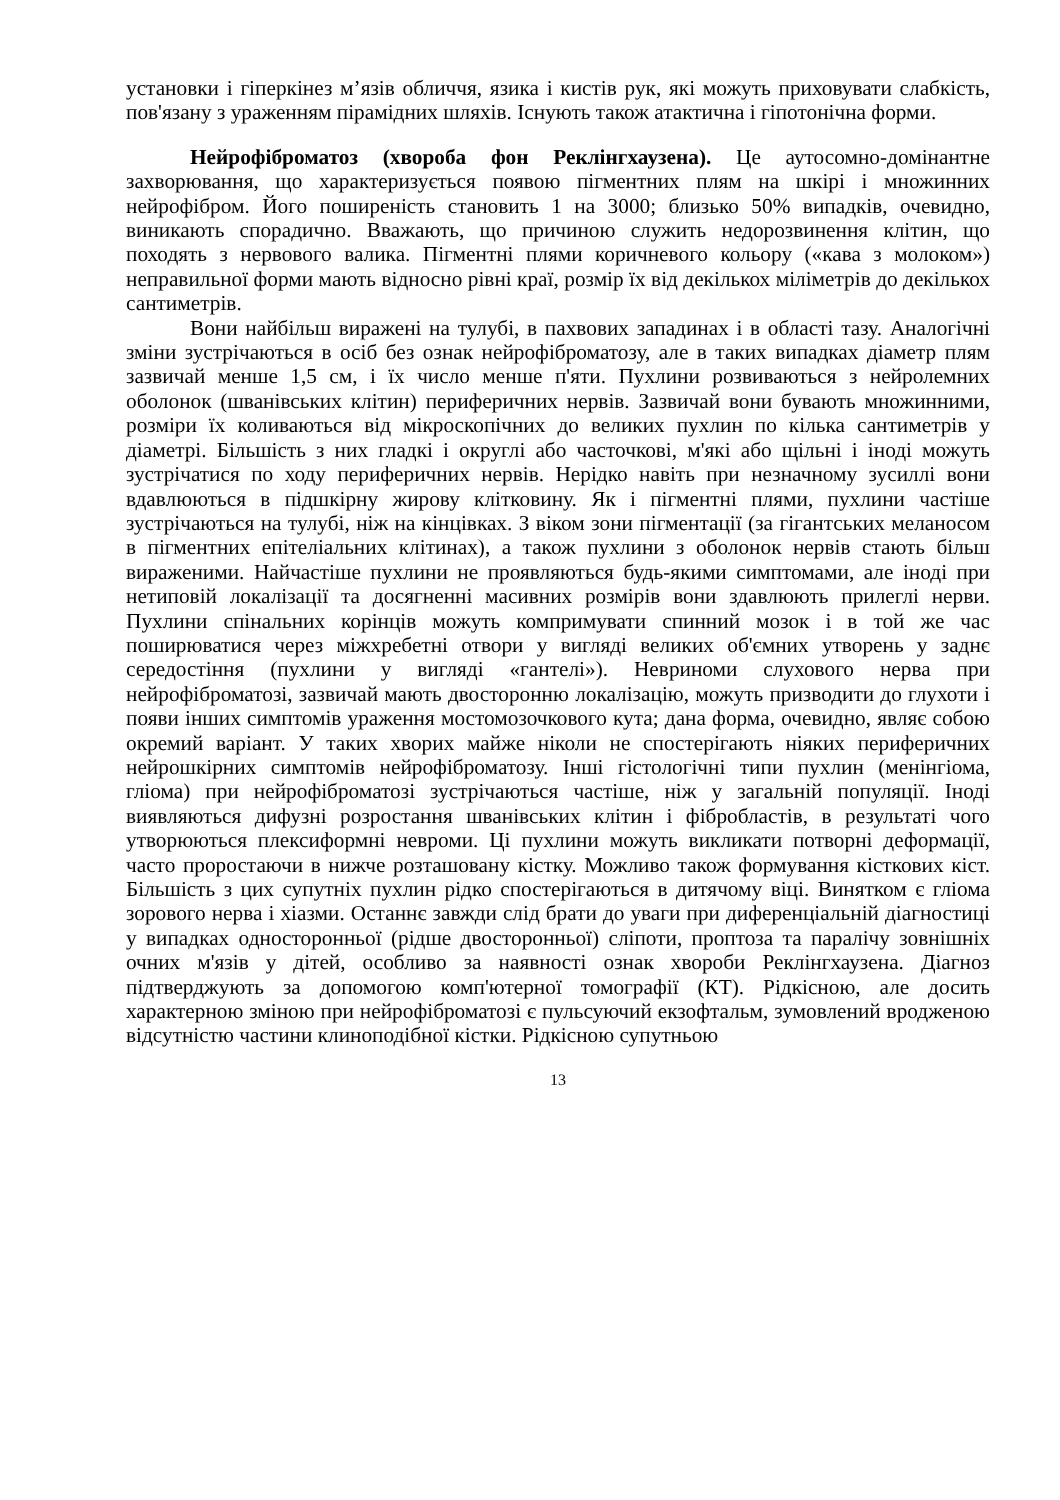установки і гіперкінез м’язів обличчя, язика і кистів рук, які можуть приховувати слабкість, пов'язану з ураженням пірамідних шляхів. Існують також атактична і гіпотонічна форми.
Нейрофіброматоз (хвороба фон Реклінгхаузена). Це аутосомно-домінантне захворювання, що характеризується появою пігментних плям на шкірі і множинних нейрофібром. Його поширеність становить 1 на 3000; близько 50% випадків, очевидно, виникають спорадично. Вважають, що причиною служить недорозвинення клітин, що походять з нервового валика. Пігментні плями коричневого кольору («кава з молоком») неправильної форми мають відносно рівні краї, розмір їх від декількох міліметрів до декількох сантиметрів.
Вони найбільш виражені на тулубі, в пахвових западинах і в області тазу. Аналогічні зміни зустрічаються в осіб без ознак нейрофіброматозу, але в таких випадках діаметр плям зазвичай менше 1,5 см, і їх число менше п'яти. Пухлини розвиваються з нейролемних оболонок (шванівських клітин) периферичних нервів. Зазвичай вони бувають множинними, розміри їх коливаються від мікроскопічних до великих пухлин по кілька сантиметрів у діаметрі. Більшість з них гладкі і округлі або часточкові, м'які або щільні і іноді можуть зустрічатися по ходу периферичних нервів. Нерідко навіть при незначному зусиллі вони вдавлюються в підшкірну жирову клітковину. Як і пігментні плями, пухлини частіше зустрічаються на тулубі, ніж на кінцівках. З віком зони пігментації (за гігантських меланосом в пігментних епітеліальних клітинах), а також пухлини з оболонок нервів стають більш вираженими. Найчастіше пухлини не проявляються будь-якими симптомами, але іноді при нетиповій локалізації та досягненні масивних розмірів вони здавлюють прилеглі нерви. Пухлини спінальних корінців можуть компримувати спинний мозок і в той же час поширюватися через міжхребетні отвори у вигляді великих об'ємних утворень у заднє середостіння (пухлини у вигляді «гантелі»). Невриноми слухового нерва при нейрофіброматозі, зазвичай мають двосторонню локалізацію, можуть призводити до глухоти і появи інших симптомів ураження мостомозочкового кута; дана форма, очевидно, являє собою окремий варіант. У таких хворих майже ніколи не спостерігають ніяких периферичних нейрошкірних симптомів нейрофіброматозу. Інші гістологічні типи пухлин (менінгіома, гліома) при нейрофіброматозі зустрічаються частіше, ніж у загальній популяції. Іноді виявляються дифузні розростання шванівських клітин і фібробластів, в результаті чого утворюються плексиформні невроми. Ці пухлини можуть викликати потворні деформації, часто проростаючи в нижче розташовану кістку. Можливо також формування кісткових кіст. Більшість з цих супутніх пухлин рідко спостерігаються в дитячому віці. Винятком є гліома зорового нерва і хіазми. Останнє завжди слід брати до уваги при диференціальній діагностиці у випадках односторонньої (рідше двосторонньої) сліпоти, проптоза та паралічу зовнішніх очних м'язів у дітей, особливо за наявності ознак хвороби Реклінгхаузена. Діагноз підтверджують за допомогою комп'ютерної томографії (КТ). Рідкісною, але досить характерною зміною при нейрофіброматозі є пульсуючий екзофтальм, зумовлений вродженою відсутністю частини клиноподібної кістки. Рідкісною супутньою
13